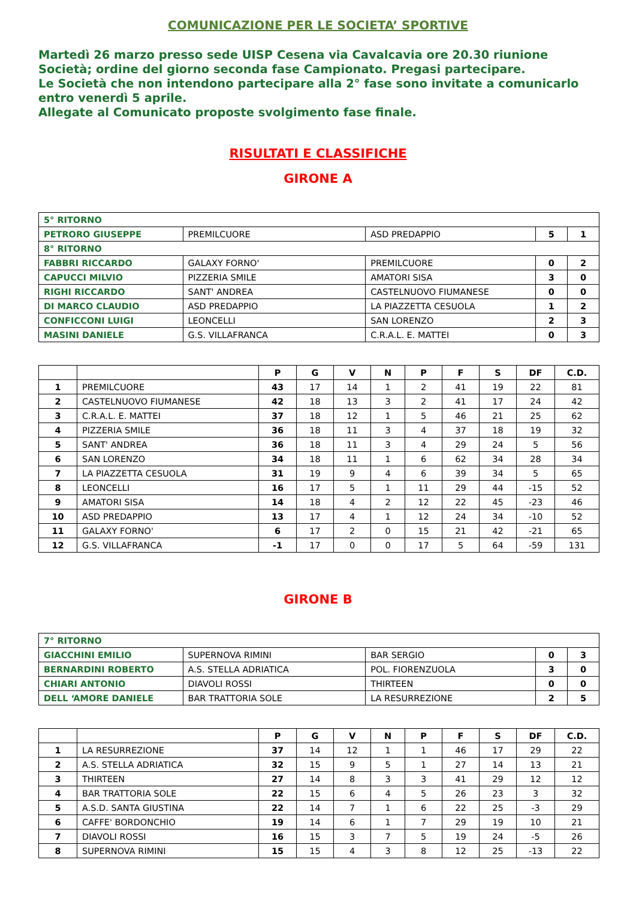COMUNICAZIONE PER LE SOCIETA’ SPORTIVE
Martedì 26 marzo presso sede UISP Cesena via Cavalcavia ore 20.30 riunione Società; ordine del giorno seconda fase Campionato. Pregasi partecipare.
Le Società che non intendono partecipare alla 2° fase sono invitate a comunicarlo entro venerdì 5 aprile.
Allegate al Comunicato proposte svolgimento fase finale.
RISULTATI E CLASSIFICHE
GIRONE A
| 5° RITORNO | | | | |
| PETRORO GIUSEPPE | PREMILCUORE | ASD PREDAPPIO | 5 | 1 |
| 8° RITORNO | | | | |
| FABBRI RICCARDO | GALAXY FORNO' | PREMILCUORE | 0 | 2 |
| CAPUCCI MILVIO | PIZZERIA SMILE | AMATORI SISA | 3 | 0 |
| RIGHI RICCARDO | SANT' ANDREA | CASTELNUOVO FIUMANESE | 0 | 0 |
| DI MARCO CLAUDIO | ASD PREDAPPIO | LA PIAZZETTA CESUOLA | 1 | 2 |
| CONFICCONI LUIGI | LEONCELLI | SAN LORENZO | 2 | 3 |
| MASINI DANIELE | G.S. VILLAFRANCA | C.R.A.L. E. MATTEI | 0 | 3 |
| | | P | G | V | N | P | F | S | DF | C.D. |
| --- | --- | --- | --- | --- | --- | --- | --- | --- | --- | --- |
| 1 | PREMILCUORE | 43 | 17 | 14 | 1 | 2 | 41 | 19 | 22 | 81 |
| 2 | CASTELNUOVO FIUMANESE | 42 | 18 | 13 | 3 | 2 | 41 | 17 | 24 | 42 |
| 3 | C.R.A.L. E. MATTEI | 37 | 18 | 12 | 1 | 5 | 46 | 21 | 25 | 62 |
| 4 | PIZZERIA SMILE | 36 | 18 | 11 | 3 | 4 | 37 | 18 | 19 | 32 |
| 5 | SANT' ANDREA | 36 | 18 | 11 | 3 | 4 | 29 | 24 | 5 | 56 |
| 6 | SAN LORENZO | 34 | 18 | 11 | 1 | 6 | 62 | 34 | 28 | 34 |
| 7 | LA PIAZZETTA CESUOLA | 31 | 19 | 9 | 4 | 6 | 39 | 34 | 5 | 65 |
| 8 | LEONCELLI | 16 | 17 | 5 | 1 | 11 | 29 | 44 | -15 | 52 |
| 9 | AMATORI SISA | 14 | 18 | 4 | 2 | 12 | 22 | 45 | -23 | 46 |
| 10 | ASD PREDAPPIO | 13 | 17 | 4 | 1 | 12 | 24 | 34 | -10 | 52 |
| 11 | GALAXY FORNO' | 6 | 17 | 2 | 0 | 15 | 21 | 42 | -21 | 65 |
| 12 | G.S. VILLAFRANCA | -1 | 17 | 0 | 0 | 17 | 5 | 64 | -59 | 131 |
GIRONE B
| 7° RITORNO | | | | |
| GIACCHINI EMILIO | SUPERNOVA RIMINI | BAR SERGIO | 0 | 3 |
| BERNARDINI ROBERTO | A.S. STELLA ADRIATICA | POL. FIORENZUOLA | 3 | 0 |
| CHIARI ANTONIO | DIAVOLI ROSSI | THIRTEEN | 0 | 0 |
| DELL ‘AMORE DANIELE | BAR TRATTORIA SOLE | LA RESURREZIONE | 2 | 5 |
| | | P | G | V | N | P | F | S | DF | C.D. |
| --- | --- | --- | --- | --- | --- | --- | --- | --- | --- | --- |
| 1 | LA RESURREZIONE | 37 | 14 | 12 | 1 | 1 | 46 | 17 | 29 | 22 |
| 2 | A.S. STELLA ADRIATICA | 32 | 15 | 9 | 5 | 1 | 27 | 14 | 13 | 21 |
| 3 | THIRTEEN | 27 | 14 | 8 | 3 | 3 | 41 | 29 | 12 | 12 |
| 4 | BAR TRATTORIA SOLE | 22 | 15 | 6 | 4 | 5 | 26 | 23 | 3 | 32 |
| 5 | A.S.D. SANTA GIUSTINA | 22 | 14 | 7 | 1 | 6 | 22 | 25 | -3 | 29 |
| 6 | CAFFE' BORDONCHIO | 19 | 14 | 6 | 1 | 7 | 29 | 19 | 10 | 21 |
| 7 | DIAVOLI ROSSI | 16 | 15 | 3 | 7 | 5 | 19 | 24 | -5 | 26 |
| 8 | SUPERNOVA RIMINI | 15 | 15 | 4 | 3 | 8 | 12 | 25 | -13 | 22 |